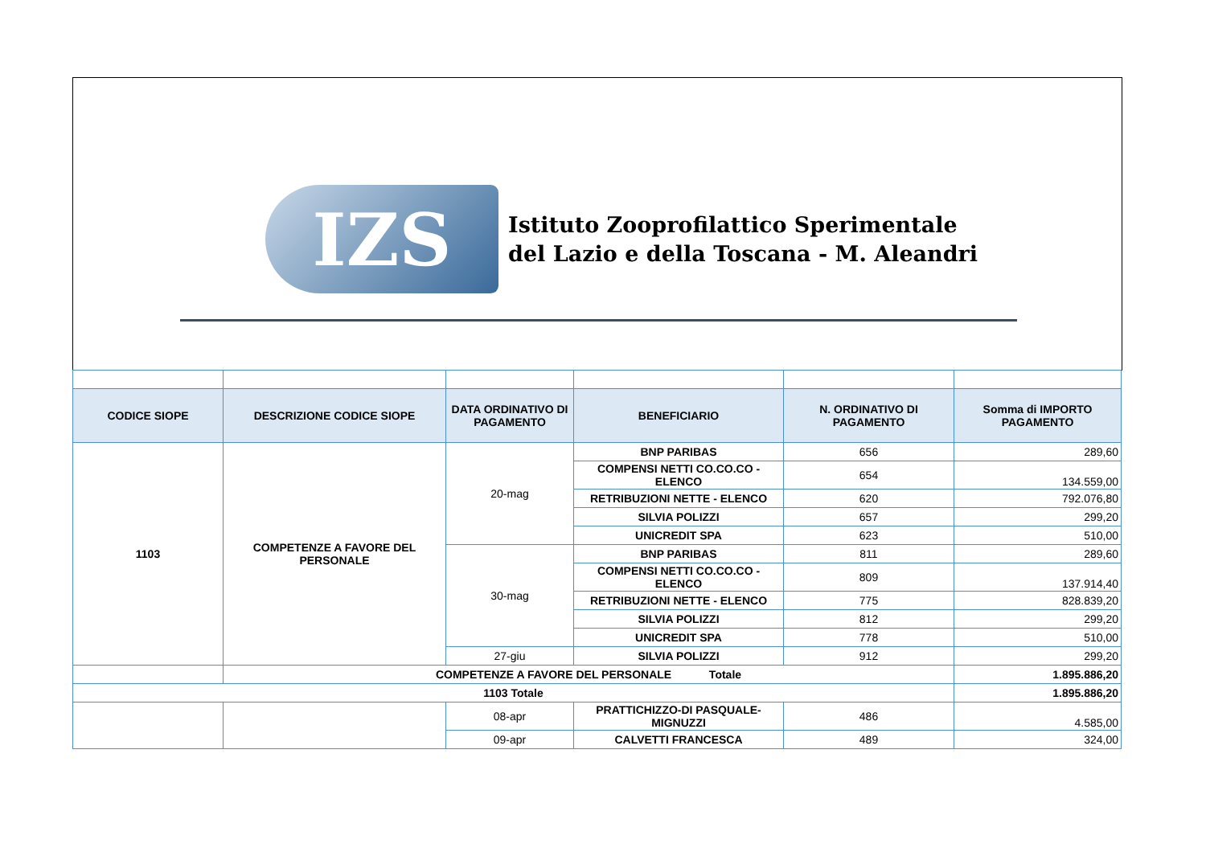IZS
Istituto Zooprofilattico Sperimentale
del Lazio e della Toscana - M. Aleandri
| CODICE SIOPE | DESCRIZIONE CODICE SIOPE | DATA ORDINATIVO DI PAGAMENTO | BENEFICIARIO | N. ORDINATIVO DI PAGAMENTO | Somma di IMPORTO PAGAMENTO |
| --- | --- | --- | --- | --- | --- |
| 1103 | COMPETENZE A FAVORE DEL PERSONALE | 20-mag | BNP PARIBAS | 656 | 289,60 |
| | | | COMPENSI NETTI CO.CO.CO - ELENCO | 654 | 134.559,00 |
| | | | RETRIBUZIONI NETTE - ELENCO | 620 | 792.076,80 |
| | | | SILVIA POLIZZI | 657 | 299,20 |
| | | | UNICREDIT SPA | 623 | 510,00 |
| | | 30-mag | BNP PARIBAS | 811 | 289,60 |
| | | | COMPENSI NETTI CO.CO.CO - ELENCO | 809 | 137.914,40 |
| | | | RETRIBUZIONI NETTE - ELENCO | 775 | 828.839,20 |
| | | | SILVIA POLIZZI | 812 | 299,20 |
| | | | UNICREDIT SPA | 778 | 510,00 |
| | | 27-giu | SILVIA POLIZZI | 912 | 299,20 |
| | COMPETENZE A FAVORE DEL PERSONALE Totale | | | | 1.895.886,20 |
| 1103 Totale | | | | | 1.895.886,20 |
| | | 08-apr | PRATTICHIZZO-DI PASQUALE-MIGNUZZI | 486 | 4.585,00 |
| | | 09-apr | CALVETTI FRANCESCA | 489 | 324,00 |